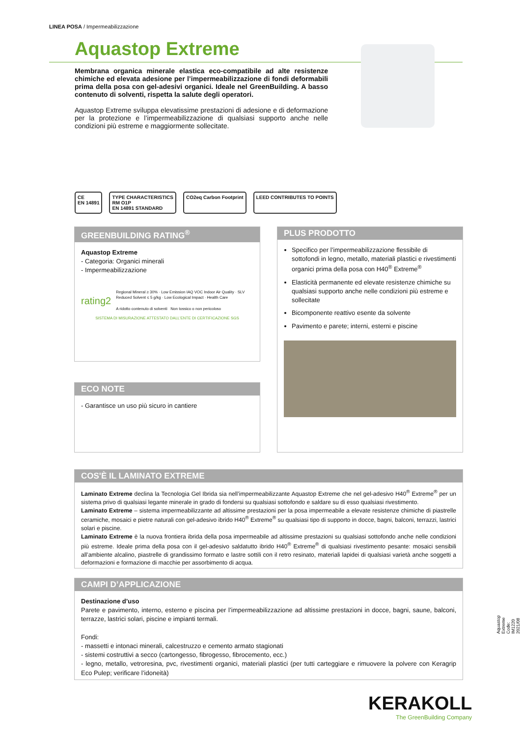LINEA POSA / Impermeabilizzazione
Aquastop Extreme
Membrana organica minerale elastica eco-compatibile ad alte resistenze chimiche ed elevata adesione per l’impermeabilizzazione di fondi deformabili prima della posa con gel-adesivi organici. Ideale nel GreenBuilding. A basso contenuto di solventi, rispetta la salute degli operatori.
Aquastop Extreme sviluppa elevatissime prestazioni di adesione e di deformazione per la protezione e l’impermeabilizzazione di qualsiasi supporto anche nelle condizioni più estreme e maggiormente sollecitate.
CE
EN 14891
TYPE CHARACTERISTICS
RM O1P
EN 14891 STANDARD
CO2eq Carbon Footprint LEED CONTRIBUTES TO POINTS
GREENBUILDING RATING<sup>®</sup>
Aquastop Extreme
- Categoria: Organici minerali
- Impermeabilizzazione
rating2
Regional Mineral ≥ 30% · Low Emission IAQ VOC Indoor Air Quality · SLV Reduced Solvent ≤ 5 g/kg · Low Ecological Impact · Health Care
A ridotto contenuto di solventi Non tossico o non pericoloso
SISTEMA DI MISURAZIONE ATTESTATO DALL’ENTE DI CERTIFICAZIONE SGS
ECO NOTE
- Garantisce un uso più sicuro in cantiere
PLUS PRODOTTO
Specifico per l’impermeabilizzazione flessibile di sottofondi in legno, metallo, materiali plastici e rivestimenti organici prima della posa con H40<sup>®</sup> Extreme<sup>®</sup>
Elasticità permanente ed elevate resistenze chimiche su qualsiasi supporto anche nelle condizioni più estreme e sollecitate
Bicomponente reattivo esente da solvente
Pavimento e parete; interni, esterni e piscine
COS'È IL LAMINATO EXTREME
Laminato Extreme declina la Tecnologia Gel Ibrida sia nell’impermeabilizzante Aquastop Extreme che nel gel-adesivo H40<sup>®</sup> Extreme<sup>®</sup> per un sistema privo di qualsiasi legante minerale in grado di fondersi su qualsiasi sottofondo e saldare su di esso qualsiasi rivestimento.
Laminato Extreme – sistema impermeabilizzante ad altissime prestazioni per la posa impermeabile a elevate resistenze chimiche di piastrelle ceramiche, mosaici e pietre naturali con gel-adesivo ibrido H40<sup>®</sup> Extreme<sup>®</sup> su qualsiasi tipo di supporto in docce, bagni, balconi, terrazzi, lastrici solari e piscine.
Laminato Extreme è la nuova frontiera ibrida della posa impermeabile ad altissime prestazioni su qualsiasi sottofondo anche nelle condizioni più estreme. Ideale prima della posa con il gel-adesivo saldatutto ibrido H40<sup>®</sup> Extreme<sup>®</sup> di qualsiasi rivestimento pesante: mosaici sensibili all’ambiente alcalino, piastrelle di grandissimo formato e lastre sottili con il retro resinato, materiali lapidei di qualsiasi varietà anche soggetti a deformazioni e formazione di macchie per assorbimento di acqua.
CAMPI D’APPLICAZIONE
Destinazione d’uso
Parete e pavimento, interno, esterno e piscina per l’impermeabilizzazione ad altissime prestazioni in docce, bagni, saune, balconi, terrazze, lastrici solari, piscine e impianti termali.
Fondi:
- massetti e intonaci minerali, calcestruzzo e cemento armato stagionati
- sistemi costruttivi a secco (cartongesso, fibrogesso, fibrocemento, ecc.)
- legno, metallo, vetroresina, pvc, rivestimenti organici, materiali plastici (per tutti carteggiare e rimuovere la polvere con Keragrip Eco Pulep; verificare l’idoneità)
Aquastop Extreme Code: IM1220 2021/08
KERAKOLL
The GreenBuilding Company